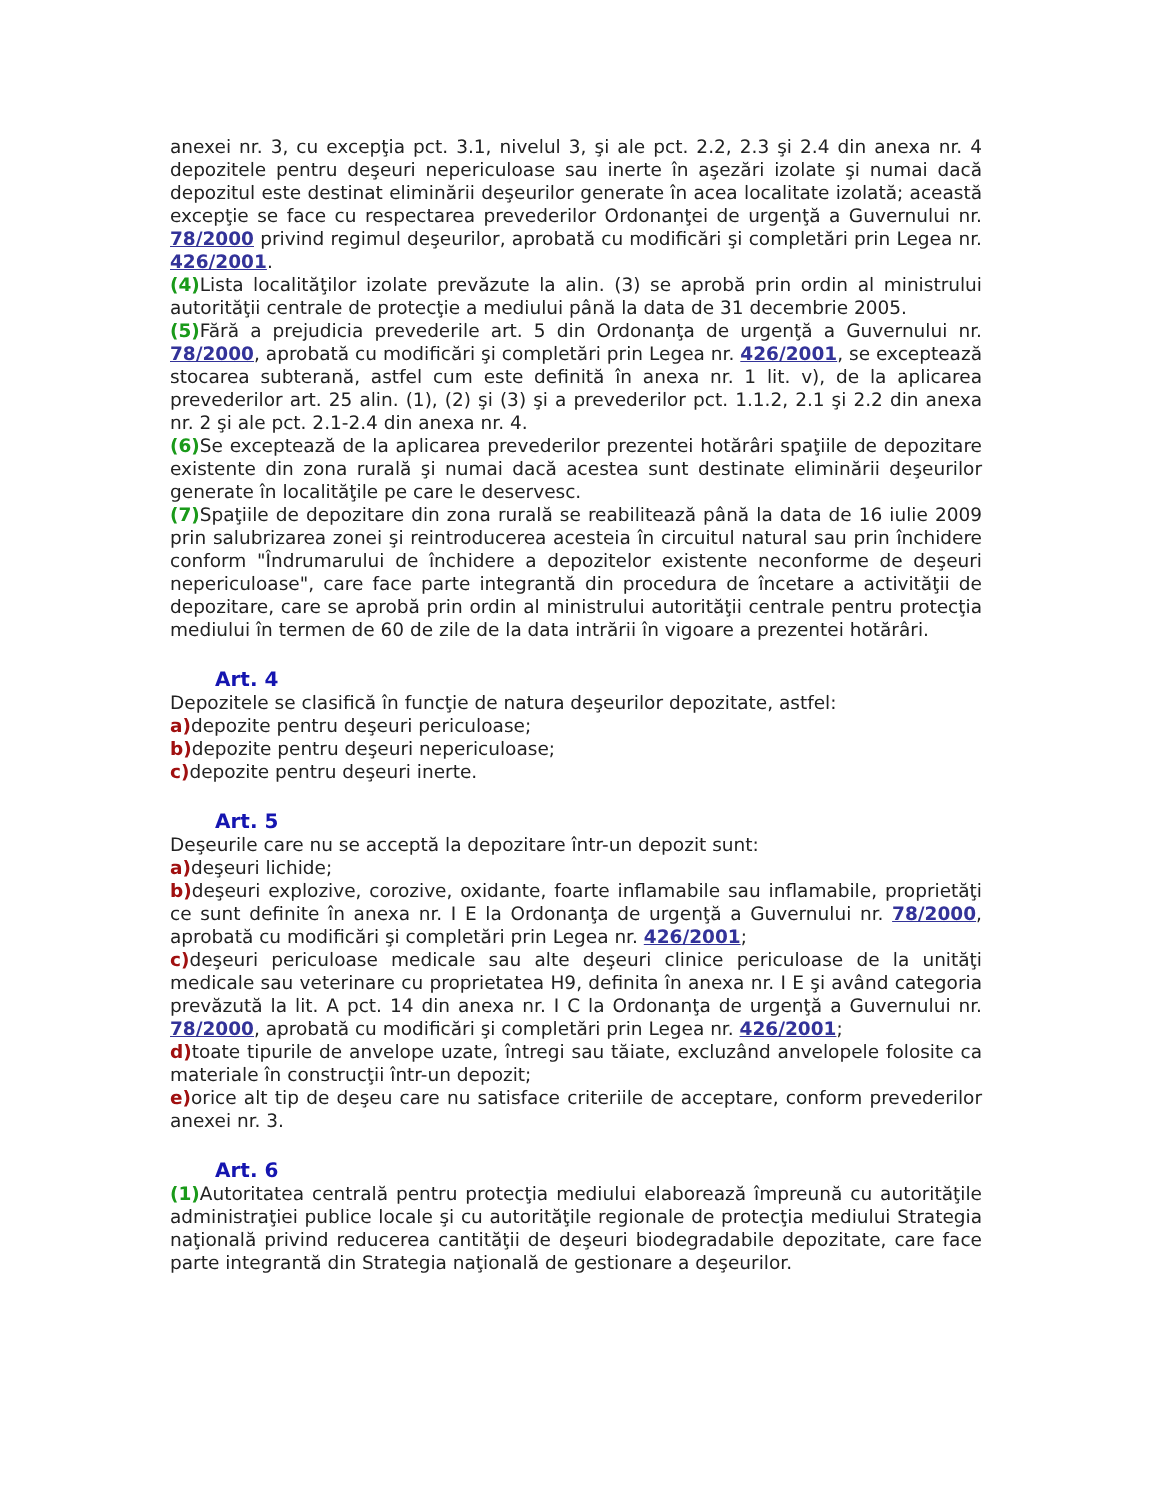anexei nr. 3, cu excepţia pct. 3.1, nivelul 3, şi ale pct. 2.2, 2.3 şi 2.4 din anexa nr. 4 depozitele pentru deşeuri nepericuloase sau inerte în aşezări izolate şi numai dacă depozitul este destinat eliminării deşeurilor generate în acea localitate izolată; această excepţie se face cu respectarea prevederilor Ordonanţei de urgenţă a Guvernului nr. 78/2000 privind regimul deşeurilor, aprobată cu modificări şi completări prin Legea nr. 426/2001.
(4) Lista localităţilor izolate prevăzute la alin. (3) se aprobă prin ordin al ministrului autorităţii centrale de protecţie a mediului până la data de 31 decembrie 2005.
(5) Fără a prejudicia prevederile art. 5 din Ordonanţa de urgenţă a Guvernului nr. 78/2000, aprobată cu modificări şi completări prin Legea nr. 426/2001, se exceptează stocarea subterană, astfel cum este definită în anexa nr. 1 lit. v), de la aplicarea prevederilor art. 25 alin. (1), (2) şi (3) şi a prevederilor pct. 1.1.2, 2.1 şi 2.2 din anexa nr. 2 şi ale pct. 2.1-2.4 din anexa nr. 4.
(6) Se exceptează de la aplicarea prevederilor prezentei hotărâri spaţiile de depozitare existente din zona rurală şi numai dacă acestea sunt destinate eliminării deşeurilor generate în localităţile pe care le deservesc.
(7) Spaţiile de depozitare din zona rurală se reabilitează până la data de 16 iulie 2009 prin salubrizarea zonei şi reintroducerea acesteia în circuitul natural sau prin închidere conform "Îndrumarului de închidere a depozitelor existente neconforme de deşeuri nepericuloase", care face parte integrantă din procedura de încetare a activităţii de depozitare, care se aprobă prin ordin al ministrului autorităţii centrale pentru protecţia mediului în termen de 60 de zile de la data intrării în vigoare a prezentei hotărâri.
Art. 4
Depozitele se clasifică în funcţie de natura deşeurilor depozitate, astfel:
a) depozite pentru deşeuri periculoase;
b) depozite pentru deşeuri nepericuloase;
c) depozite pentru deşeuri inerte.
Art. 5
Deşeurile care nu se acceptă la depozitare într-un depozit sunt:
a) deşeuri lichide;
b) deşeuri explozive, corozive, oxidante, foarte inflamabile sau inflamabile, proprietăţi ce sunt definite în anexa nr. I E la Ordonanţa de urgenţă a Guvernului nr. 78/2000, aprobată cu modificări şi completări prin Legea nr. 426/2001;
c) deşeuri periculoase medicale sau alte deşeuri clinice periculoase de la unităţi medicale sau veterinare cu proprietatea H9, definita în anexa nr. I E şi având categoria prevăzută la lit. A pct. 14 din anexa nr. I C la Ordonanţa de urgenţă a Guvernului nr. 78/2000, aprobată cu modificări şi completări prin Legea nr. 426/2001;
d) toate tipurile de anvelope uzate, întregi sau tăiate, excluzând anvelopele folosite ca materiale în construcţii într-un depozit;
e) orice alt tip de deşeu care nu satisface criteriile de acceptare, conform prevederilor anexei nr. 3.
Art. 6
(1) Autoritatea centrală pentru protecţia mediului elaborează împreună cu autorităţile administraţiei publice locale şi cu autorităţile regionale de protecţia mediului Strategia naţională privind reducerea cantităţii de deşeuri biodegradabile depozitate, care face parte integrantă din Strategia naţională de gestionare a deşeurilor.